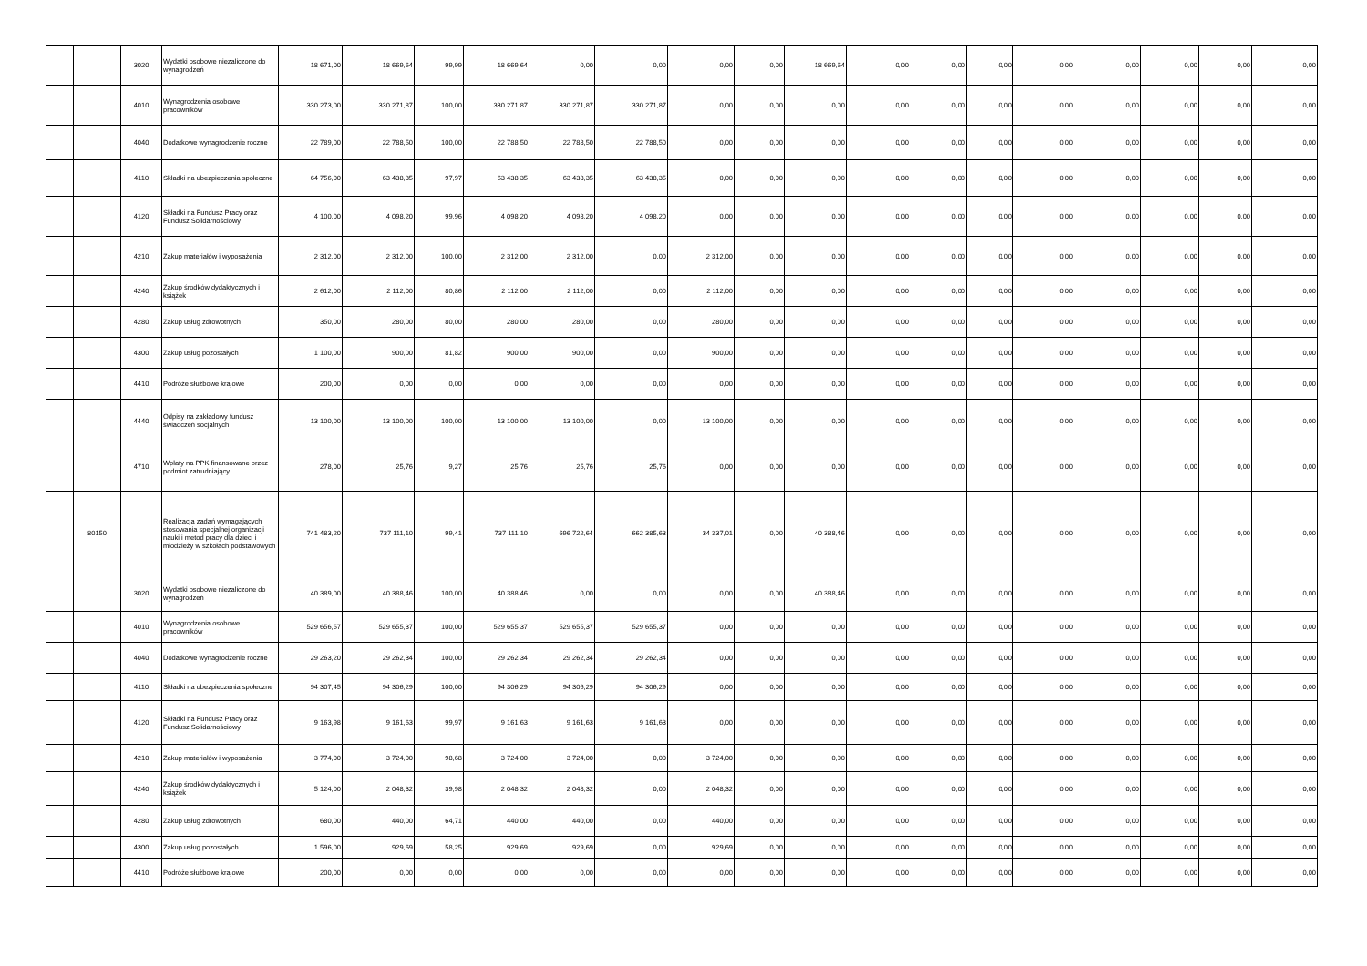| | | 3020 | Wydatki osobowe niezaliczone do wynagrodzeń | 18 671,00 | 18 669,64 | 99,99 | 18 669,64 | 0,00 | 0,00 | 0,00 | 0,00 | 18 669,64 | 0,00 | 0,00 | 0,00 | 0,00 | 0,00 | 0,00 | 0,00 | 0,00 |
| | | 4010 | Wynagrodzenia osobowe pracowników | 330 273,00 | 330 271,87 | 100,00 | 330 271,87 | 330 271,87 | 330 271,87 | 0,00 | 0,00 | 0,00 | 0,00 | 0,00 | 0,00 | 0,00 | 0,00 | 0,00 | 0,00 | 0,00 |
| | | 4040 | Dodatkowe wynagrodzenie roczne | 22 789,00 | 22 788,50 | 100,00 | 22 788,50 | 22 788,50 | 22 788,50 | 0,00 | 0,00 | 0,00 | 0,00 | 0,00 | 0,00 | 0,00 | 0,00 | 0,00 | 0,00 | 0,00 |
| | | 4110 | Składki na ubezpieczenia społeczne | 64 756,00 | 63 438,35 | 97,97 | 63 438,35 | 63 438,35 | 63 438,35 | 0,00 | 0,00 | 0,00 | 0,00 | 0,00 | 0,00 | 0,00 | 0,00 | 0,00 | 0,00 | 0,00 |
| | | 4120 | Składki na Fundusz Pracy oraz Fundusz Solidarnościowy | 4 100,00 | 4 098,20 | 99,96 | 4 098,20 | 4 098,20 | 4 098,20 | 0,00 | 0,00 | 0,00 | 0,00 | 0,00 | 0,00 | 0,00 | 0,00 | 0,00 | 0,00 | 0,00 |
| | | 4210 | Zakup materiałów i wyposażenia | 2 312,00 | 2 312,00 | 100,00 | 2 312,00 | 2 312,00 | 0,00 | 2 312,00 | 0,00 | 0,00 | 0,00 | 0,00 | 0,00 | 0,00 | 0,00 | 0,00 | 0,00 | 0,00 |
| | | 4240 | Zakup środków dydaktycznych i książek | 2 612,00 | 2 112,00 | 80,86 | 2 112,00 | 2 112,00 | 0,00 | 2 112,00 | 0,00 | 0,00 | 0,00 | 0,00 | 0,00 | 0,00 | 0,00 | 0,00 | 0,00 | 0,00 |
| | | 4280 | Zakup usług zdrowotnych | 350,00 | 280,00 | 80,00 | 280,00 | 280,00 | 0,00 | 280,00 | 0,00 | 0,00 | 0,00 | 0,00 | 0,00 | 0,00 | 0,00 | 0,00 | 0,00 | 0,00 |
| | | 4300 | Zakup usług pozostałych | 1 100,00 | 900,00 | 81,82 | 900,00 | 900,00 | 0,00 | 900,00 | 0,00 | 0,00 | 0,00 | 0,00 | 0,00 | 0,00 | 0,00 | 0,00 | 0,00 | 0,00 |
| | | 4410 | Podróże służbowe krajowe | 200,00 | 0,00 | 0,00 | 0,00 | 0,00 | 0,00 | 0,00 | 0,00 | 0,00 | 0,00 | 0,00 | 0,00 | 0,00 | 0,00 | 0,00 | 0,00 | 0,00 |
| | | 4440 | Odpisy na zakładowy fundusz świadczeń socjalnych | 13 100,00 | 13 100,00 | 100,00 | 13 100,00 | 13 100,00 | 0,00 | 13 100,00 | 0,00 | 0,00 | 0,00 | 0,00 | 0,00 | 0,00 | 0,00 | 0,00 | 0,00 | 0,00 |
| | | 4710 | Wpłaty na PPK finansowane przez podmiot zatrudniający | 278,00 | 25,76 | 9,27 | 25,76 | 25,76 | 25,76 | 0,00 | 0,00 | 0,00 | 0,00 | 0,00 | 0,00 | 0,00 | 0,00 | 0,00 | 0,00 | 0,00 |
| | 80150 | | Realizacja zadań wymagających stosowania specjalnej organizacji nauki i metod pracy dla dzieci i młodzieży w szkołach podstawowych | 741 483,20 | 737 111,10 | 99,41 | 737 111,10 | 696 722,64 | 662 385,63 | 34 337,01 | 0,00 | 40 388,46 | 0,00 | 0,00 | 0,00 | 0,00 | 0,00 | 0,00 | 0,00 | 0,00 |
| | | 3020 | Wydatki osobowe niezaliczone do wynagrodzeń | 40 389,00 | 40 388,46 | 100,00 | 40 388,46 | 0,00 | 0,00 | 0,00 | 0,00 | 40 388,46 | 0,00 | 0,00 | 0,00 | 0,00 | 0,00 | 0,00 | 0,00 | 0,00 |
| | | 4010 | Wynagrodzenia osobowe pracowników | 529 656,57 | 529 655,37 | 100,00 | 529 655,37 | 529 655,37 | 529 655,37 | 0,00 | 0,00 | 0,00 | 0,00 | 0,00 | 0,00 | 0,00 | 0,00 | 0,00 | 0,00 | 0,00 |
| | | 4040 | Dodatkowe wynagrodzenie roczne | 29 263,20 | 29 262,34 | 100,00 | 29 262,34 | 29 262,34 | 29 262,34 | 0,00 | 0,00 | 0,00 | 0,00 | 0,00 | 0,00 | 0,00 | 0,00 | 0,00 | 0,00 | 0,00 |
| | | 4110 | Składki na ubezpieczenia społeczne | 94 307,45 | 94 306,29 | 100,00 | 94 306,29 | 94 306,29 | 94 306,29 | 0,00 | 0,00 | 0,00 | 0,00 | 0,00 | 0,00 | 0,00 | 0,00 | 0,00 | 0,00 | 0,00 |
| | | 4120 | Składki na Fundusz Pracy oraz Fundusz Solidarnościowy | 9 163,98 | 9 161,63 | 99,97 | 9 161,63 | 9 161,63 | 9 161,63 | 0,00 | 0,00 | 0,00 | 0,00 | 0,00 | 0,00 | 0,00 | 0,00 | 0,00 | 0,00 | 0,00 |
| | | 4210 | Zakup materiałów i wyposażenia | 3 774,00 | 3 724,00 | 98,68 | 3 724,00 | 3 724,00 | 0,00 | 3 724,00 | 0,00 | 0,00 | 0,00 | 0,00 | 0,00 | 0,00 | 0,00 | 0,00 | 0,00 | 0,00 |
| | | 4240 | Zakup środków dydaktycznych i książek | 5 124,00 | 2 048,32 | 39,98 | 2 048,32 | 2 048,32 | 0,00 | 2 048,32 | 0,00 | 0,00 | 0,00 | 0,00 | 0,00 | 0,00 | 0,00 | 0,00 | 0,00 | 0,00 |
| | | 4280 | Zakup usług zdrowotnych | 680,00 | 440,00 | 64,71 | 440,00 | 440,00 | 0,00 | 440,00 | 0,00 | 0,00 | 0,00 | 0,00 | 0,00 | 0,00 | 0,00 | 0,00 | 0,00 | 0,00 |
| | | 4300 | Zakup usług pozostałych | 1 596,00 | 929,69 | 58,25 | 929,69 | 929,69 | 0,00 | 929,69 | 0,00 | 0,00 | 0,00 | 0,00 | 0,00 | 0,00 | 0,00 | 0,00 | 0,00 | 0,00 |
| | | 4410 | Podróże służbowe krajowe | 200,00 | 0,00 | 0,00 | 0,00 | 0,00 | 0,00 | 0,00 | 0,00 | 0,00 | 0,00 | 0,00 | 0,00 | 0,00 | 0,00 | 0,00 | 0,00 | 0,00 |